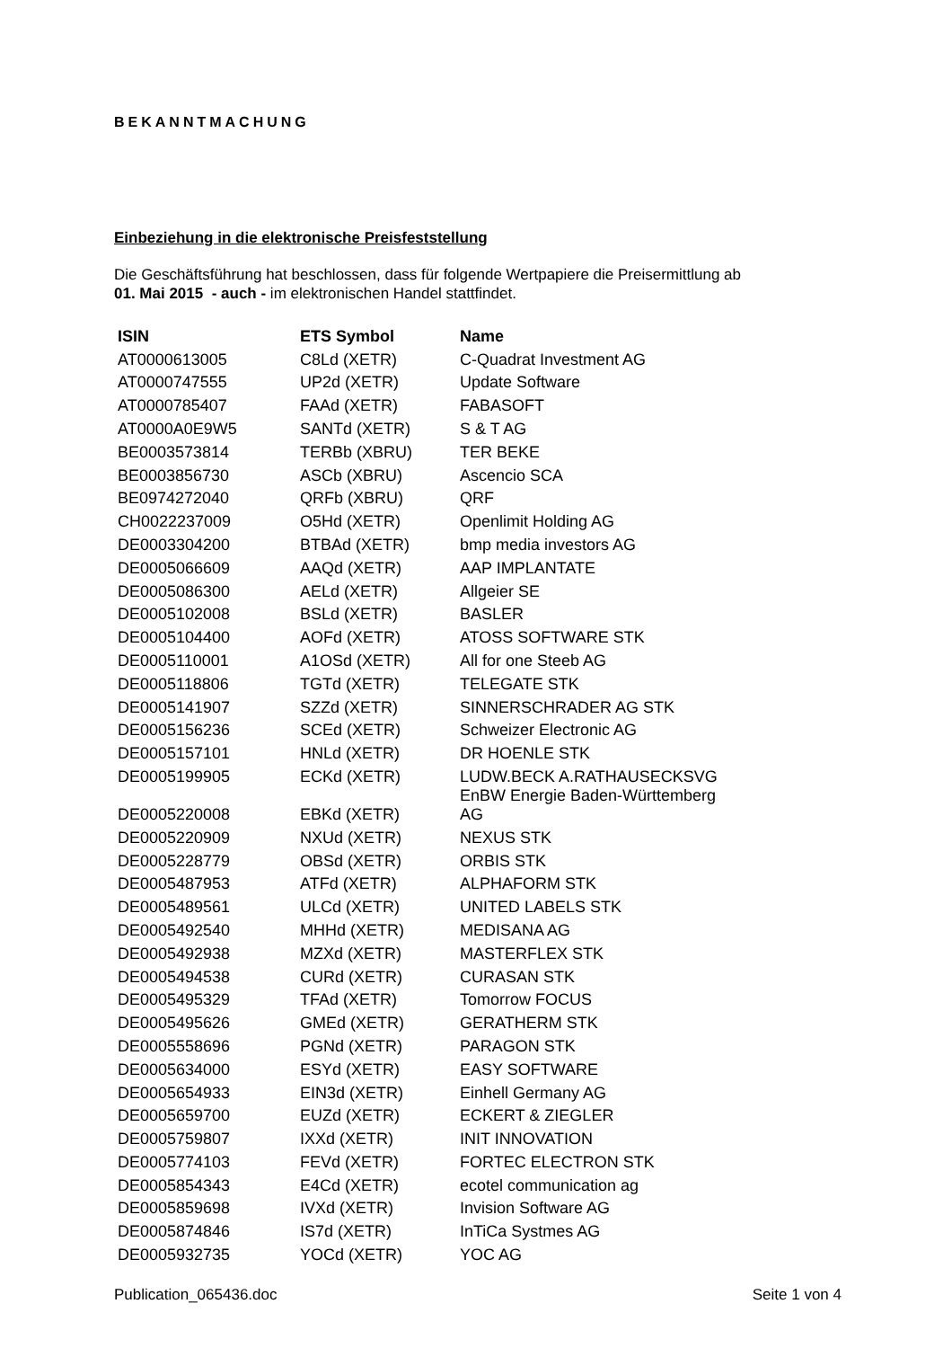BEKANNTMACHUNG
Einbeziehung in die elektronische Preisfeststellung
Die Geschäftsführung hat beschlossen, dass für folgende Wertpapiere die Preisermittlung ab
01. Mai 2015 - auch - im elektronischen Handel stattfindet.
| ISIN | ETS Symbol | Name |
| --- | --- | --- |
| AT0000613005 | C8Ld (XETR) | C-Quadrat Investment AG |
| AT0000747555 | UP2d (XETR) | Update Software |
| AT0000785407 | FAAd (XETR) | FABASOFT |
| AT0000A0E9W5 | SANTd (XETR) | S & T AG |
| BE0003573814 | TERBb (XBRU) | TER BEKE |
| BE0003856730 | ASCb (XBRU) | Ascencio SCA |
| BE0974272040 | QRFb (XBRU) | QRF |
| CH0022237009 | O5Hd (XETR) | Openlimit Holding AG |
| DE0003304200 | BTBAd (XETR) | bmp media investors AG |
| DE0005066609 | AAQd (XETR) | AAP IMPLANTATE |
| DE0005086300 | AELd (XETR) | Allgeier SE |
| DE0005102008 | BSLd (XETR) | BASLER |
| DE0005104400 | AOFd (XETR) | ATOSS SOFTWARE STK |
| DE0005110001 | A1OSd (XETR) | All for one Steeb AG |
| DE0005118806 | TGTd (XETR) | TELEGATE STK |
| DE0005141907 | SZZd (XETR) | SINNERSCHRADER AG STK |
| DE0005156236 | SCEd (XETR) | Schweizer Electronic AG |
| DE0005157101 | HNLd (XETR) | DR HOENLE STK |
| DE0005199905 | ECKd (XETR) | LUDW.BECK A.RATHAUSECKSVG |
| DE0005220008 | EBKd (XETR) | EnBW Energie Baden-Württemberg AG |
| DE0005220909 | NXUd (XETR) | NEXUS STK |
| DE0005228779 | OBSd (XETR) | ORBIS STK |
| DE0005487953 | ATFd (XETR) | ALPHAFORM STK |
| DE0005489561 | ULCd (XETR) | UNITED LABELS STK |
| DE0005492540 | MHHd (XETR) | MEDISANA AG |
| DE0005492938 | MZXd (XETR) | MASTERFLEX STK |
| DE0005494538 | CURd (XETR) | CURASAN STK |
| DE0005495329 | TFAd (XETR) | Tomorrow FOCUS |
| DE0005495626 | GMEd (XETR) | GERATHERM STK |
| DE0005558696 | PGNd (XETR) | PARAGON STK |
| DE0005634000 | ESYd (XETR) | EASY SOFTWARE |
| DE0005654933 | EIN3d (XETR) | Einhell Germany AG |
| DE0005659700 | EUZd (XETR) | ECKERT & ZIEGLER |
| DE0005759807 | IXXd (XETR) | INIT INNOVATION |
| DE0005774103 | FEVd (XETR) | FORTEC ELECTRON STK |
| DE0005854343 | E4Cd (XETR) | ecotel communication ag |
| DE0005859698 | IVXd (XETR) | Invision Software AG |
| DE0005874846 | IS7d (XETR) | InTiCa Systmes AG |
| DE0005932735 | YOCd (XETR) | YOC AG |
Publication_065436.doc Seite 1 von 4